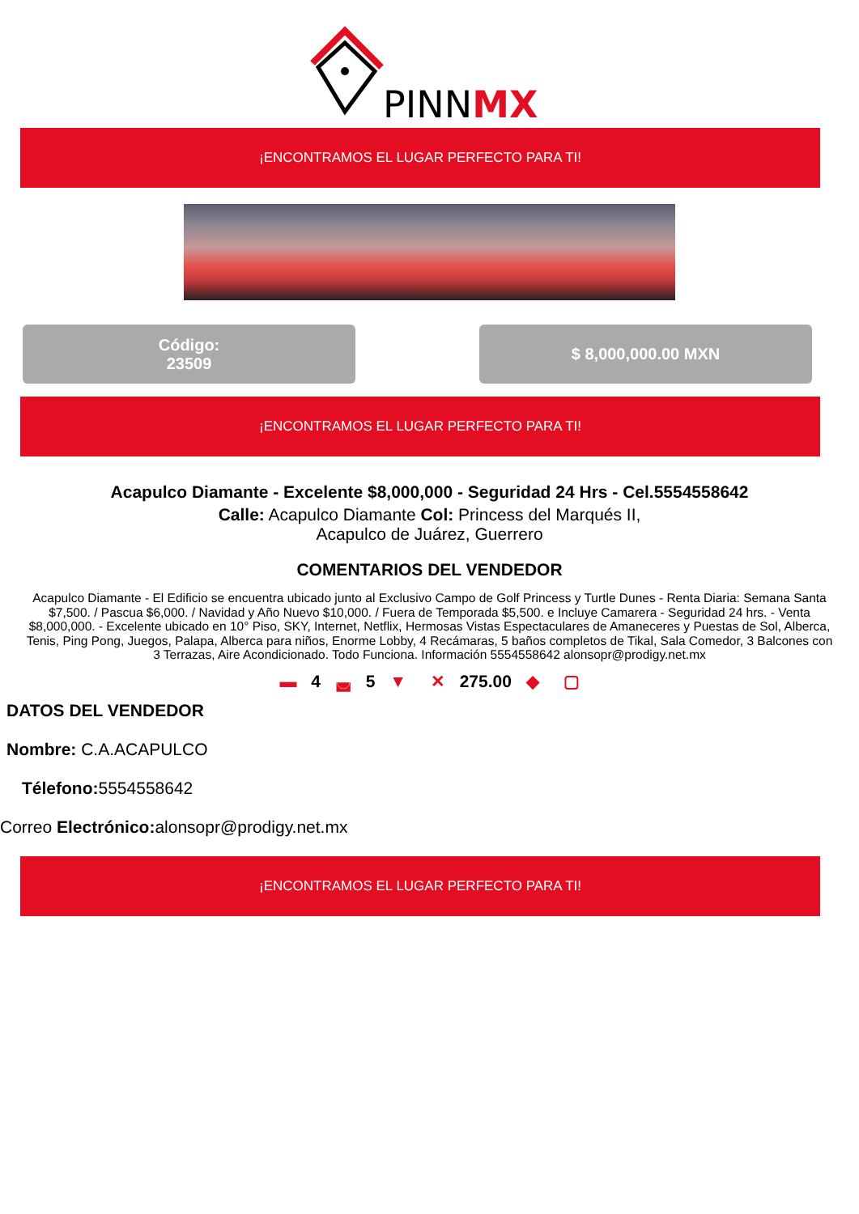PINNMX
¡ENCONTRAMOS EL LUGAR PERFECTO PARA TI!
Código:
23509
$ 8,000,000.00 MXN
¡ENCONTRAMOS EL LUGAR PERFECTO PARA TI!
Acapulco Diamante - Excelente $8,000,000 - Seguridad 24 Hrs - Cel.5554558642
Calle: Acapulco Diamante Col: Princess del Marqués II,
Acapulco de Juárez, Guerrero
COMENTARIOS DEL VENDEDOR
Acapulco Diamante - El Edificio se encuentra ubicado junto al Exclusivo Campo de Golf Princess y Turtle Dunes - Renta Diaria: Semana Santa $7,500. / Pascua $6,000. / Navidad y Año Nuevo $10,000. / Fuera de Temporada $5,500. e Incluye Camarera - Seguridad 24 hrs. - Venta $8,000,000. - Excelente ubicado en 10° Piso, SKY, Internet, Netflix, Hermosas Vistas Espectaculares de Amaneceres y Puestas de Sol, Alberca, Tenis, Ping Pong, Juegos, Palapa, Alberca para niños, Enorme Lobby, 4 Recámaras, 5 baños completos de Tikal, Sala Comedor, 3 Balcones con 3 Terrazas, Aire Acondicionado. Todo Funciona. Información 5554558642 alonsopr@prodigy.net.mx
▬ 4 ◛ 5 ▼ ✕ 275.00 ◆ ▢
DATOS DEL VENDEDOR
Nombre: C.A.ACAPULCO
Télefono: 5554558642
Correo Electrónico: alonsopr@prodigy.net.mx
¡ENCONTRAMOS EL LUGAR PERFECTO PARA TI!